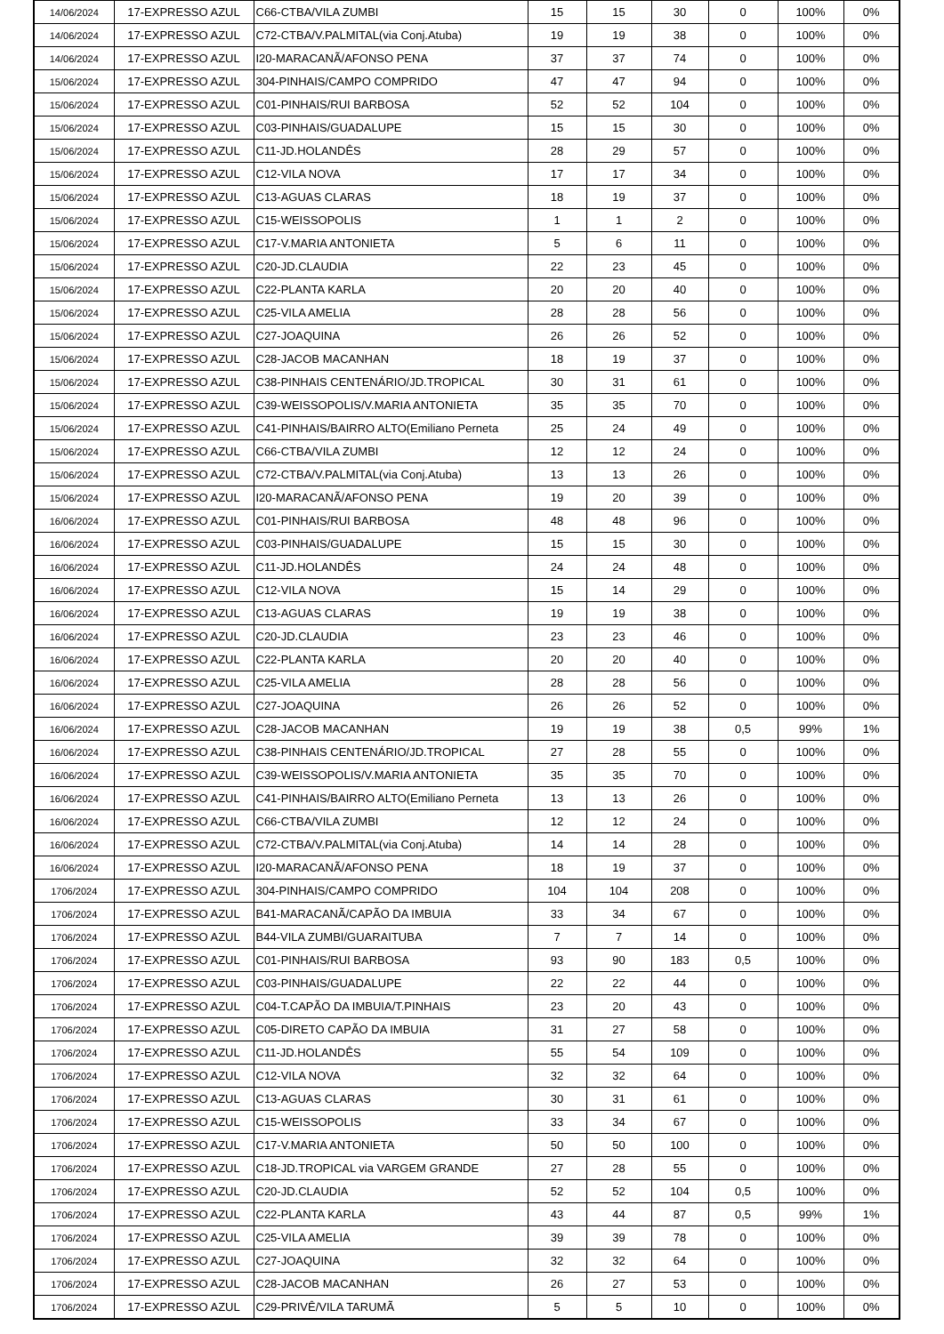| 14/06/2024 | 17-EXPRESSO AZUL | C66-CTBA/VILA ZUMBI | 15 | 15 | 30 | 0 | 100% | 0% |
| 14/06/2024 | 17-EXPRESSO AZUL | C72-CTBA/V.PALMITAL(via Conj.Atuba) | 19 | 19 | 38 | 0 | 100% | 0% |
| 14/06/2024 | 17-EXPRESSO AZUL | I20-MARACANÃ/AFONSO PENA | 37 | 37 | 74 | 0 | 100% | 0% |
| 15/06/2024 | 17-EXPRESSO AZUL | 304-PINHAIS/CAMPO COMPRIDO | 47 | 47 | 94 | 0 | 100% | 0% |
| 15/06/2024 | 17-EXPRESSO AZUL | C01-PINHAIS/RUI BARBOSA | 52 | 52 | 104 | 0 | 100% | 0% |
| 15/06/2024 | 17-EXPRESSO AZUL | C03-PINHAIS/GUADALUPE | 15 | 15 | 30 | 0 | 100% | 0% |
| 15/06/2024 | 17-EXPRESSO AZUL | C11-JD.HOLANDÊS | 28 | 29 | 57 | 0 | 100% | 0% |
| 15/06/2024 | 17-EXPRESSO AZUL | C12-VILA NOVA | 17 | 17 | 34 | 0 | 100% | 0% |
| 15/06/2024 | 17-EXPRESSO AZUL | C13-AGUAS CLARAS | 18 | 19 | 37 | 0 | 100% | 0% |
| 15/06/2024 | 17-EXPRESSO AZUL | C15-WEISSOPOLIS | 1 | 1 | 2 | 0 | 100% | 0% |
| 15/06/2024 | 17-EXPRESSO AZUL | C17-V.MARIA ANTONIETA | 5 | 6 | 11 | 0 | 100% | 0% |
| 15/06/2024 | 17-EXPRESSO AZUL | C20-JD.CLAUDIA | 22 | 23 | 45 | 0 | 100% | 0% |
| 15/06/2024 | 17-EXPRESSO AZUL | C22-PLANTA KARLA | 20 | 20 | 40 | 0 | 100% | 0% |
| 15/06/2024 | 17-EXPRESSO AZUL | C25-VILA AMELIA | 28 | 28 | 56 | 0 | 100% | 0% |
| 15/06/2024 | 17-EXPRESSO AZUL | C27-JOAQUINA | 26 | 26 | 52 | 0 | 100% | 0% |
| 15/06/2024 | 17-EXPRESSO AZUL | C28-JACOB MACANHAN | 18 | 19 | 37 | 0 | 100% | 0% |
| 15/06/2024 | 17-EXPRESSO AZUL | C38-PINHAIS CENTENÁRIO/JD.TROPICAL | 30 | 31 | 61 | 0 | 100% | 0% |
| 15/06/2024 | 17-EXPRESSO AZUL | C39-WEISSOPOLIS/V.MARIA ANTONIETA | 35 | 35 | 70 | 0 | 100% | 0% |
| 15/06/2024 | 17-EXPRESSO AZUL | C41-PINHAIS/BAIRRO ALTO(Emiliano Perneta | 25 | 24 | 49 | 0 | 100% | 0% |
| 15/06/2024 | 17-EXPRESSO AZUL | C66-CTBA/VILA ZUMBI | 12 | 12 | 24 | 0 | 100% | 0% |
| 15/06/2024 | 17-EXPRESSO AZUL | C72-CTBA/V.PALMITAL(via Conj.Atuba) | 13 | 13 | 26 | 0 | 100% | 0% |
| 15/06/2024 | 17-EXPRESSO AZUL | I20-MARACANÃ/AFONSO PENA | 19 | 20 | 39 | 0 | 100% | 0% |
| 16/06/2024 | 17-EXPRESSO AZUL | C01-PINHAIS/RUI BARBOSA | 48 | 48 | 96 | 0 | 100% | 0% |
| 16/06/2024 | 17-EXPRESSO AZUL | C03-PINHAIS/GUADALUPE | 15 | 15 | 30 | 0 | 100% | 0% |
| 16/06/2024 | 17-EXPRESSO AZUL | C11-JD.HOLANDÊS | 24 | 24 | 48 | 0 | 100% | 0% |
| 16/06/2024 | 17-EXPRESSO AZUL | C12-VILA NOVA | 15 | 14 | 29 | 0 | 100% | 0% |
| 16/06/2024 | 17-EXPRESSO AZUL | C13-AGUAS CLARAS | 19 | 19 | 38 | 0 | 100% | 0% |
| 16/06/2024 | 17-EXPRESSO AZUL | C20-JD.CLAUDIA | 23 | 23 | 46 | 0 | 100% | 0% |
| 16/06/2024 | 17-EXPRESSO AZUL | C22-PLANTA KARLA | 20 | 20 | 40 | 0 | 100% | 0% |
| 16/06/2024 | 17-EXPRESSO AZUL | C25-VILA AMELIA | 28 | 28 | 56 | 0 | 100% | 0% |
| 16/06/2024 | 17-EXPRESSO AZUL | C27-JOAQUINA | 26 | 26 | 52 | 0 | 100% | 0% |
| 16/06/2024 | 17-EXPRESSO AZUL | C28-JACOB MACANHAN | 19 | 19 | 38 | 0,5 | 99% | 1% |
| 16/06/2024 | 17-EXPRESSO AZUL | C38-PINHAIS CENTENÁRIO/JD.TROPICAL | 27 | 28 | 55 | 0 | 100% | 0% |
| 16/06/2024 | 17-EXPRESSO AZUL | C39-WEISSOPOLIS/V.MARIA ANTONIETA | 35 | 35 | 70 | 0 | 100% | 0% |
| 16/06/2024 | 17-EXPRESSO AZUL | C41-PINHAIS/BAIRRO ALTO(Emiliano Perneta | 13 | 13 | 26 | 0 | 100% | 0% |
| 16/06/2024 | 17-EXPRESSO AZUL | C66-CTBA/VILA ZUMBI | 12 | 12 | 24 | 0 | 100% | 0% |
| 16/06/2024 | 17-EXPRESSO AZUL | C72-CTBA/V.PALMITAL(via Conj.Atuba) | 14 | 14 | 28 | 0 | 100% | 0% |
| 16/06/2024 | 17-EXPRESSO AZUL | I20-MARACANÃ/AFONSO PENA | 18 | 19 | 37 | 0 | 100% | 0% |
| 1706/2024 | 17-EXPRESSO AZUL | 304-PINHAIS/CAMPO COMPRIDO | 104 | 104 | 208 | 0 | 100% | 0% |
| 1706/2024 | 17-EXPRESSO AZUL | B41-MARACANÃ/CAPÃO DA IMBUIA | 33 | 34 | 67 | 0 | 100% | 0% |
| 1706/2024 | 17-EXPRESSO AZUL | B44-VILA ZUMBI/GUARAITUBA | 7 | 7 | 14 | 0 | 100% | 0% |
| 1706/2024 | 17-EXPRESSO AZUL | C01-PINHAIS/RUI BARBOSA | 93 | 90 | 183 | 0,5 | 100% | 0% |
| 1706/2024 | 17-EXPRESSO AZUL | C03-PINHAIS/GUADALUPE | 22 | 22 | 44 | 0 | 100% | 0% |
| 1706/2024 | 17-EXPRESSO AZUL | C04-T.CAPÃO DA IMBUIA/T.PINHAIS | 23 | 20 | 43 | 0 | 100% | 0% |
| 1706/2024 | 17-EXPRESSO AZUL | C05-DIRETO CAPÃO DA IMBUIA | 31 | 27 | 58 | 0 | 100% | 0% |
| 1706/2024 | 17-EXPRESSO AZUL | C11-JD.HOLANDÊS | 55 | 54 | 109 | 0 | 100% | 0% |
| 1706/2024 | 17-EXPRESSO AZUL | C12-VILA NOVA | 32 | 32 | 64 | 0 | 100% | 0% |
| 1706/2024 | 17-EXPRESSO AZUL | C13-AGUAS CLARAS | 30 | 31 | 61 | 0 | 100% | 0% |
| 1706/2024 | 17-EXPRESSO AZUL | C15-WEISSOPOLIS | 33 | 34 | 67 | 0 | 100% | 0% |
| 1706/2024 | 17-EXPRESSO AZUL | C17-V.MARIA ANTONIETA | 50 | 50 | 100 | 0 | 100% | 0% |
| 1706/2024 | 17-EXPRESSO AZUL | C18-JD.TROPICAL via VARGEM GRANDE | 27 | 28 | 55 | 0 | 100% | 0% |
| 1706/2024 | 17-EXPRESSO AZUL | C20-JD.CLAUDIA | 52 | 52 | 104 | 0,5 | 100% | 0% |
| 1706/2024 | 17-EXPRESSO AZUL | C22-PLANTA KARLA | 43 | 44 | 87 | 0,5 | 99% | 1% |
| 1706/2024 | 17-EXPRESSO AZUL | C25-VILA AMELIA | 39 | 39 | 78 | 0 | 100% | 0% |
| 1706/2024 | 17-EXPRESSO AZUL | C27-JOAQUINA | 32 | 32 | 64 | 0 | 100% | 0% |
| 1706/2024 | 17-EXPRESSO AZUL | C28-JACOB MACANHAN | 26 | 27 | 53 | 0 | 100% | 0% |
| 1706/2024 | 17-EXPRESSO AZUL | C29-PRIVÊ/VILA TARUMÃ | 5 | 5 | 10 | 0 | 100% | 0% |